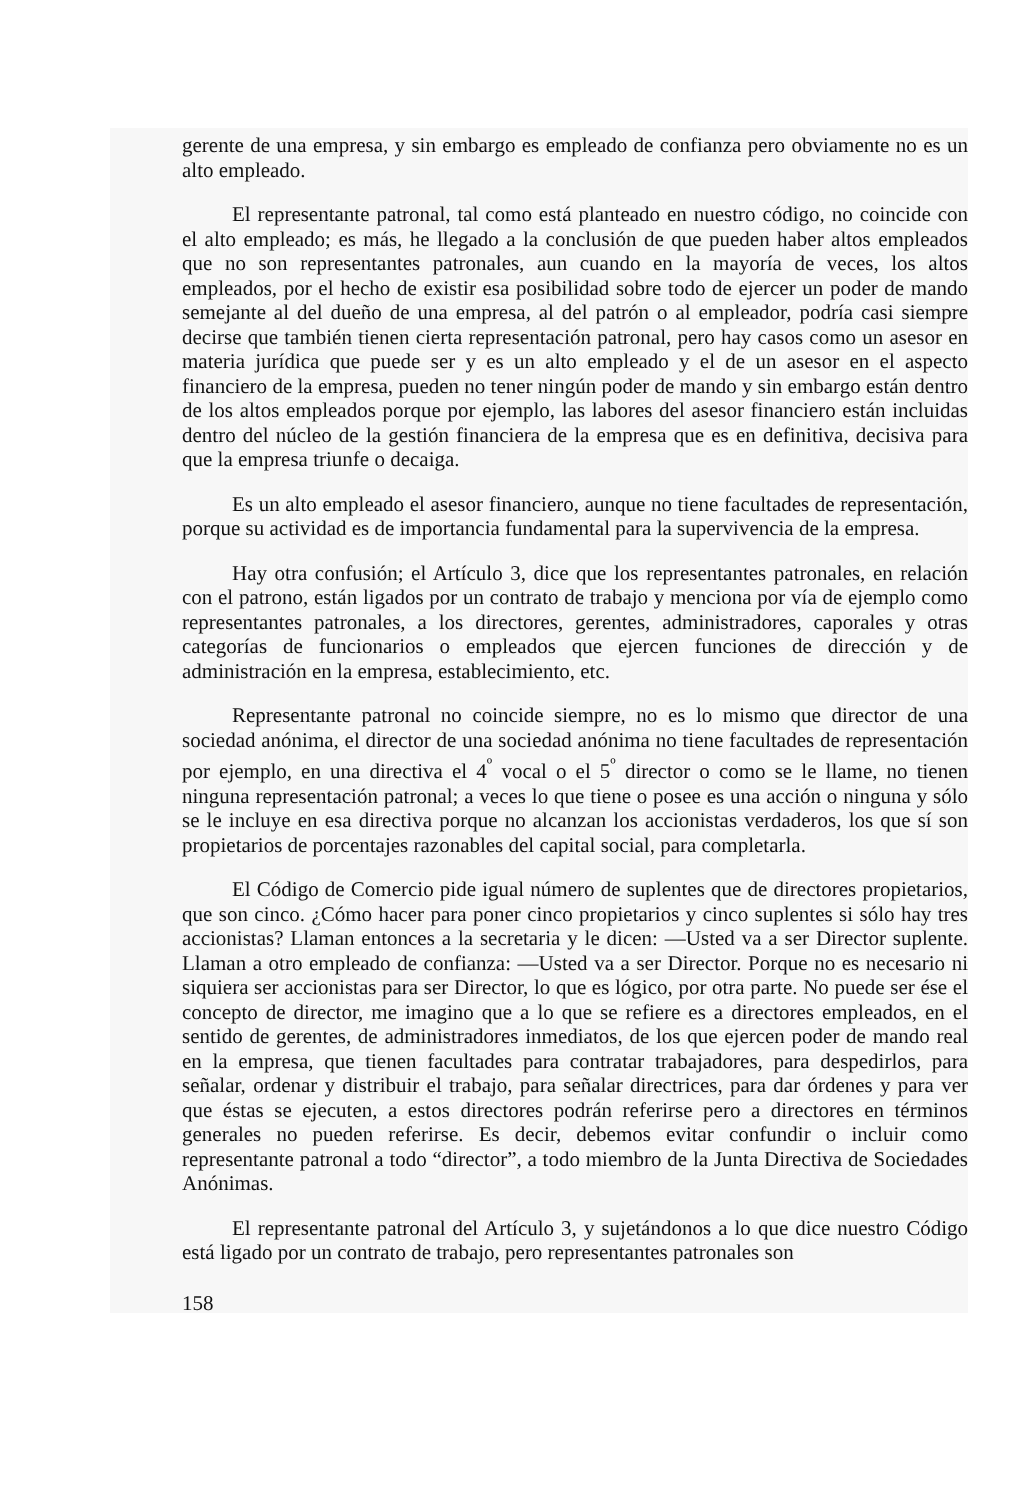gerente de una empresa, y sin embargo es empleado de confianza pero obviamente no es un alto empleado.
El representante patronal, tal como está planteado en nuestro código, no coincide con el alto empleado; es más, he llegado a la conclusión de que pueden haber altos empleados que no son representantes patronales, aun cuando en la mayoría de veces, los altos empleados, por el hecho de existir esa posibilidad sobre todo de ejercer un poder de mando semejante al del dueño de una empresa, al del patrón o al empleador, podría casi siempre decirse que también tienen cierta representación patronal, pero hay casos como un asesor en materia jurídica que puede ser y es un alto empleado y el de un asesor en el aspecto financiero de la empresa, pueden no tener ningún poder de mando y sin embargo están dentro de los altos empleados porque por ejemplo, las labores del asesor financiero están incluidas dentro del núcleo de la gestión financiera de la empresa que es en definitiva, decisiva para que la empresa triunfe o decaiga.
Es un alto empleado el asesor financiero, aunque no tiene facultades de representación, porque su actividad es de importancia fundamental para la supervivencia de la empresa.
Hay otra confusión; el Artículo 3, dice que los representantes patronales, en relación con el patrono, están ligados por un contrato de trabajo y menciona por vía de ejemplo como representantes patronales, a los directores, gerentes, administradores, caporales y otras categorías de funcionarios o empleados que ejercen funciones de dirección y de administración en la empresa, establecimiento, etc.
Representante patronal no coincide siempre, no es lo mismo que director de una sociedad anónima, el director de una sociedad anónima no tiene facultades de representación por ejemplo, en una directiva el 4<sup>º</sup> vocal o el 5<sup>º</sup> director o como se le llame, no tienen ninguna representación patronal; a veces lo que tiene o posee es una acción o ninguna y sólo se le incluye en esa directiva porque no alcanzan los accionistas verdaderos, los que sí son propietarios de porcentajes razonables del capital social, para completarla.
El Código de Comercio pide igual número de suplentes que de directores propietarios, que son cinco. ¿Cómo hacer para poner cinco propietarios y cinco suplentes si sólo hay tres accionistas? Llaman entonces a la secretaria y le dicen: —Usted va a ser Director suplente. Llaman a otro empleado de confianza: —Usted va a ser Director. Porque no es necesario ni siquiera ser accionistas para ser Director, lo que es lógico, por otra parte. No puede ser ése el concepto de director, me imagino que a lo que se refiere es a directores empleados, en el sentido de gerentes, de administradores inmediatos, de los que ejercen poder de mando real en la empresa, que tienen facultades para contratar trabajadores, para despedirlos, para señalar, ordenar y distribuir el trabajo, para señalar directrices, para dar órdenes y para ver que éstas se ejecuten, a estos directores podrán referirse pero a directores en términos generales no pueden referirse. Es decir, debemos evitar confundir o incluir como representante patronal a todo “director”, a todo miembro de la Junta Directiva de Sociedades Anónimas.
El representante patronal del Artículo 3, y sujetándonos a lo que dice nuestro Código está ligado por un contrato de trabajo, pero representantes patronales son
158